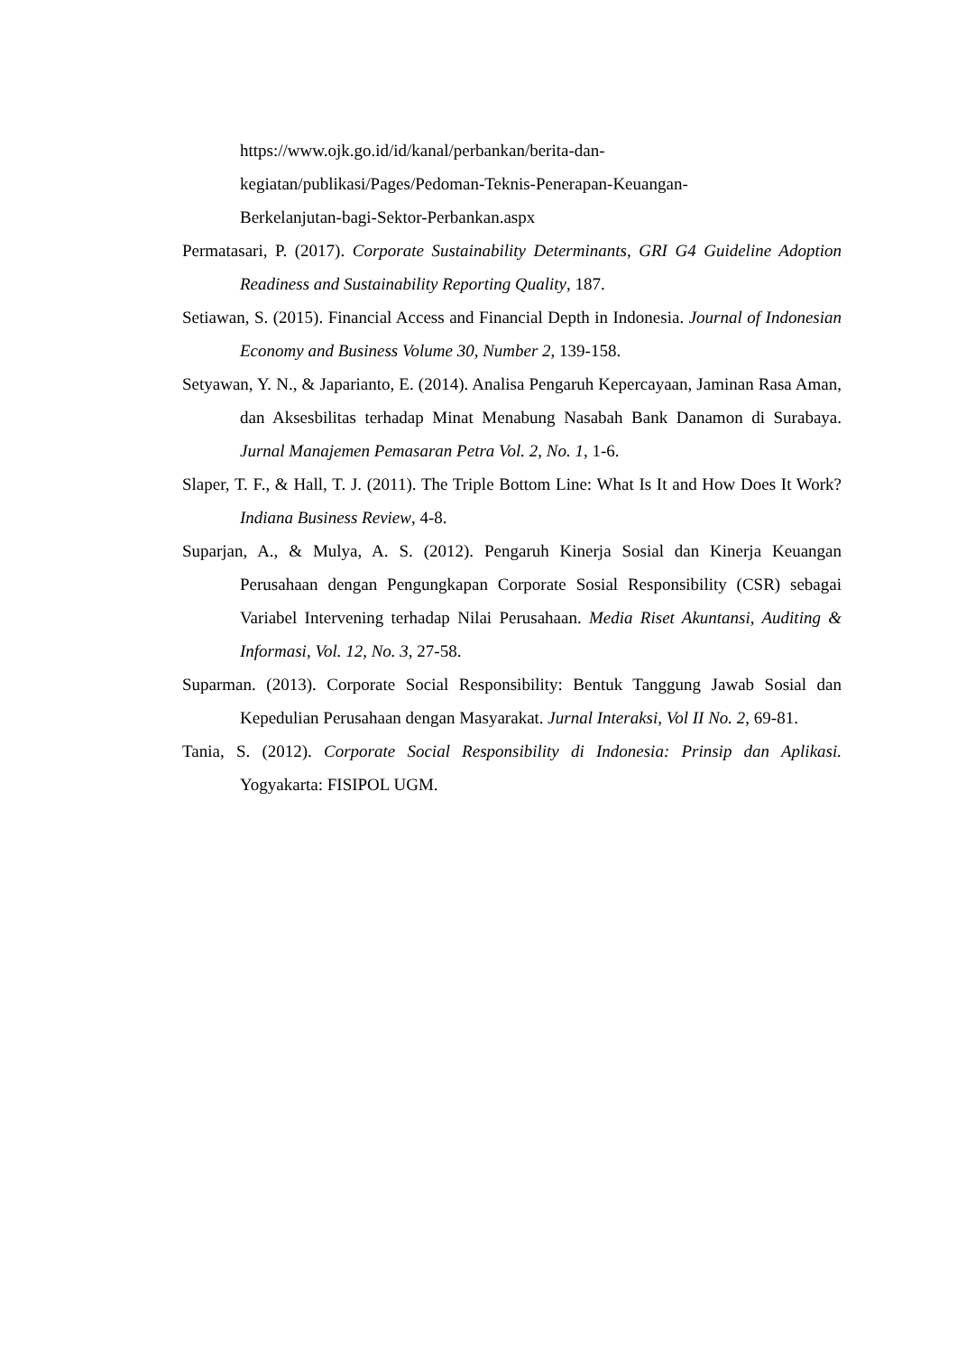https://www.ojk.go.id/id/kanal/perbankan/berita-dan-
kegiatan/publikasi/Pages/Pedoman-Teknis-Penerapan-Keuangan-
Berkelanjutan-bagi-Sektor-Perbankan.aspx
Permatasari, P. (2017). Corporate Sustainability Determinants, GRI G4 Guideline Adoption Readiness and Sustainability Reporting Quality, 187.
Setiawan, S. (2015). Financial Access and Financial Depth in Indonesia. Journal of Indonesian Economy and Business Volume 30, Number 2, 139-158.
Setyawan, Y. N., & Japarianto, E. (2014). Analisa Pengaruh Kepercayaan, Jaminan Rasa Aman, dan Aksesbilitas terhadap Minat Menabung Nasabah Bank Danamon di Surabaya. Jurnal Manajemen Pemasaran Petra Vol. 2, No. 1, 1-6.
Slaper, T. F., & Hall, T. J. (2011). The Triple Bottom Line: What Is It and How Does It Work? Indiana Business Review, 4-8.
Suparjan, A., & Mulya, A. S. (2012). Pengaruh Kinerja Sosial dan Kinerja Keuangan Perusahaan dengan Pengungkapan Corporate Sosial Responsibility (CSR) sebagai Variabel Intervening terhadap Nilai Perusahaan. Media Riset Akuntansi, Auditing & Informasi, Vol. 12, No. 3, 27-58.
Suparman. (2013). Corporate Social Responsibility: Bentuk Tanggung Jawab Sosial dan Kepedulian Perusahaan dengan Masyarakat. Jurnal Interaksi, Vol II No. 2, 69-81.
Tania, S. (2012). Corporate Social Responsibility di Indonesia: Prinsip dan Aplikasi. Yogyakarta: FISIPOL UGM.